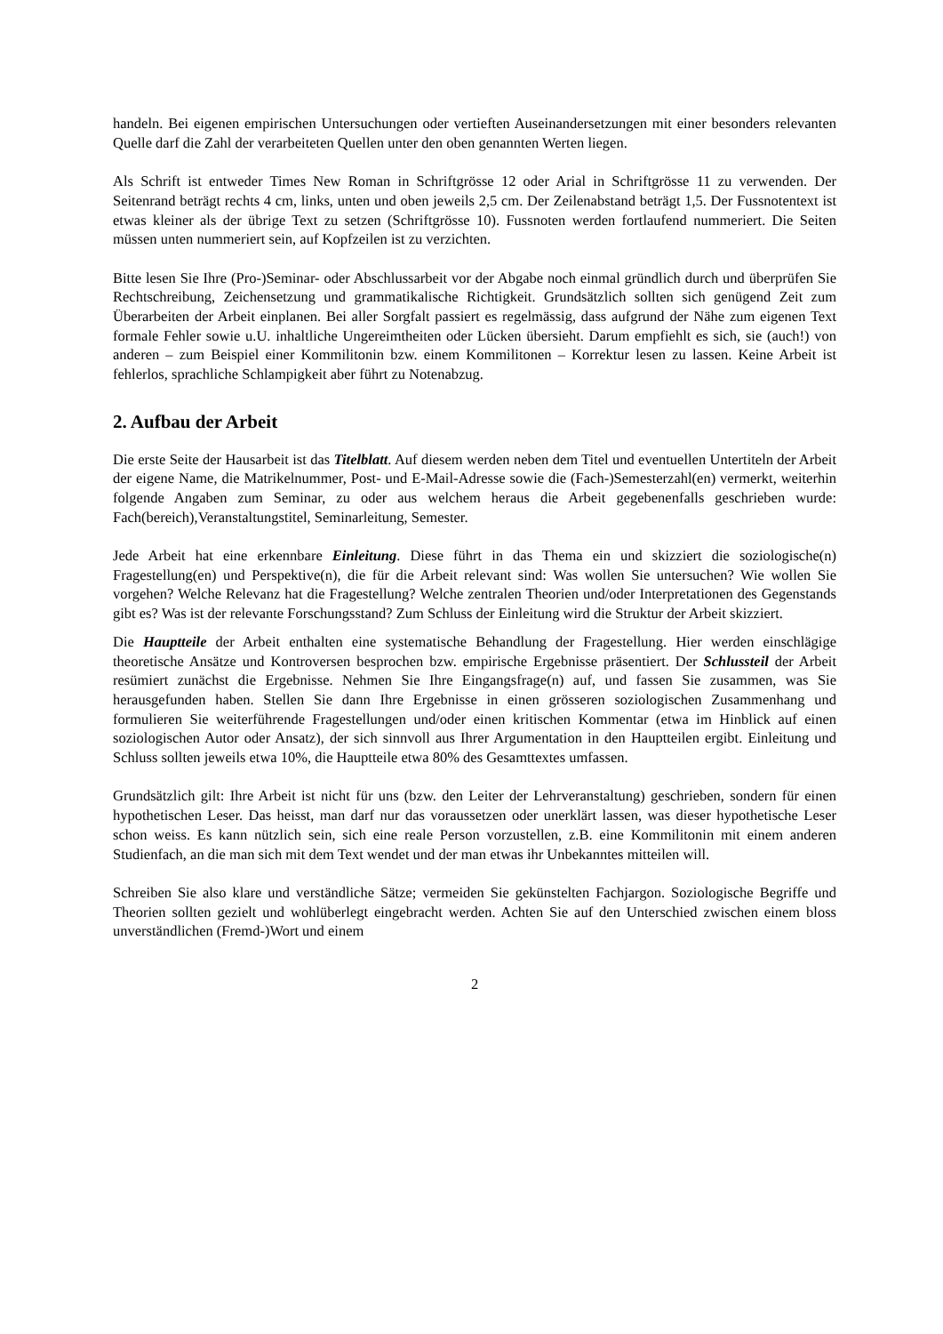handeln. Bei eigenen empirischen Untersuchungen oder vertieften Auseinandersetzungen mit einer besonders relevanten Quelle darf die Zahl der verarbeiteten Quellen unter den oben genannten Werten liegen.
Als Schrift ist entweder Times New Roman in Schriftgrösse 12 oder Arial in Schriftgrösse 11 zu verwenden. Der Seitenrand beträgt rechts 4 cm, links, unten und oben jeweils 2,5 cm. Der Zeilenabstand beträgt 1,5. Der Fussnotentext ist etwas kleiner als der übrige Text zu setzen (Schriftgrösse 10). Fussnoten werden fortlaufend nummeriert. Die Seiten müssen unten nummeriert sein, auf Kopfzeilen ist zu verzichten.
Bitte lesen Sie Ihre (Pro-)Seminar- oder Abschlussarbeit vor der Abgabe noch einmal gründlich durch und überprüfen Sie Rechtschreibung, Zeichensetzung und grammatikalische Richtigkeit. Grundsätzlich sollten sich genügend Zeit zum Überarbeiten der Arbeit einplanen. Bei aller Sorgfalt passiert es regelmässig, dass aufgrund der Nähe zum eigenen Text formale Fehler sowie u.U. inhaltliche Ungereimtheiten oder Lücken übersieht. Darum empfiehlt es sich, sie (auch!) von anderen – zum Beispiel einer Kommilitonin bzw. einem Kommilitonen – Korrektur lesen zu lassen. Keine Arbeit ist fehlerlos, sprachliche Schlampigkeit aber führt zu Notenabzug.
2. Aufbau der Arbeit
Die erste Seite der Hausarbeit ist das Titelblatt. Auf diesem werden neben dem Titel und eventuellen Untertiteln der Arbeit der eigene Name, die Matrikelnummer, Post- und E-Mail-Adresse sowie die (Fach-)Semesterzahl(en) vermerkt, weiterhin folgende Angaben zum Seminar, zu oder aus welchem heraus die Arbeit gegebenenfalls geschrieben wurde: Fach(bereich),Veranstaltungstitel, Seminarleitung, Semester.
Jede Arbeit hat eine erkennbare Einleitung. Diese führt in das Thema ein und skizziert die soziologische(n) Fragestellung(en) und Perspektive(n), die für die Arbeit relevant sind: Was wollen Sie untersuchen? Wie wollen Sie vorgehen? Welche Relevanz hat die Fragestellung? Welche zentralen Theorien und/oder Interpretationen des Gegenstands gibt es? Was ist der relevante Forschungsstand? Zum Schluss der Einleitung wird die Struktur der Arbeit skizziert.
Die Hauptteile der Arbeit enthalten eine systematische Behandlung der Fragestellung. Hier werden einschlägige theoretische Ansätze und Kontroversen besprochen bzw. empirische Ergebnisse präsentiert. Der Schlussteil der Arbeit resümiert zunächst die Ergebnisse. Nehmen Sie Ihre Eingangsfrage(n) auf, und fassen Sie zusammen, was Sie herausgefunden haben. Stellen Sie dann Ihre Ergebnisse in einen grösseren soziologischen Zusammenhang und formulieren Sie weiterführende Fragestellungen und/oder einen kritischen Kommentar (etwa im Hinblick auf einen soziologischen Autor oder Ansatz), der sich sinnvoll aus Ihrer Argumentation in den Hauptteilen ergibt. Einleitung und Schluss sollten jeweils etwa 10%, die Hauptteile etwa 80% des Gesamttextes umfassen.
Grundsätzlich gilt: Ihre Arbeit ist nicht für uns (bzw. den Leiter der Lehrveranstaltung) geschrieben, sondern für einen hypothetischen Leser. Das heisst, man darf nur das voraussetzen oder unerklärt lassen, was dieser hypothetische Leser schon weiss. Es kann nützlich sein, sich eine reale Person vorzustellen, z.B. eine Kommilitonin mit einem anderen Studienfach, an die man sich mit dem Text wendet und der man etwas ihr Unbekanntes mitteilen will.
Schreiben Sie also klare und verständliche Sätze; vermeiden Sie gekünstelten Fachjargon. Soziologische Begriffe und Theorien sollten gezielt und wohlüberlegt eingebracht werden. Achten Sie auf den Unterschied zwischen einem bloss unverständlichen (Fremd-)Wort und einem
2